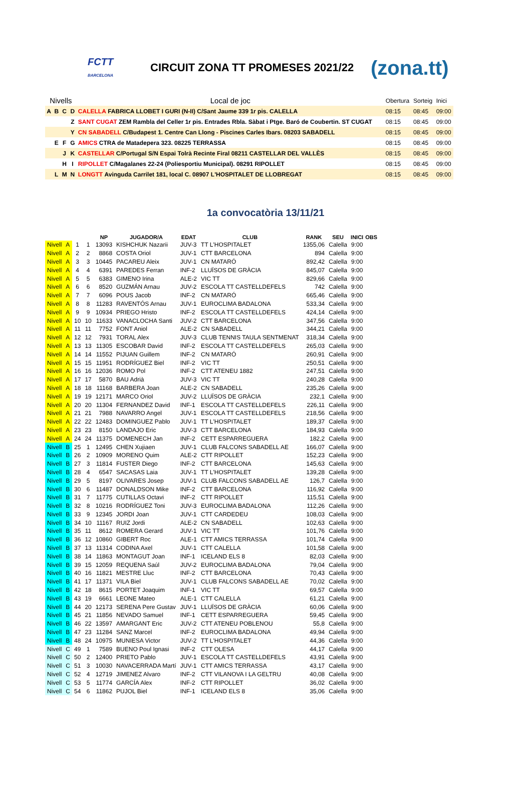FCTT
BARCELONA
CIRCUIT ZONA TT PROMESES 2021/22
(zona.tt)
| Nivells | | | | Local de joc | Obertura | Sorteig | Inici |
| A | B | C | D | CALELLA FABRICA LLOBET I GURI (N-II) C/Sant Jaume 339 1r pis. CALELLA | 08:15 | 08:45 | 09:00 |
| | | | Z | SANT CUGAT ZEM Rambla del Celler 1r pis. Entrades Rbla. Sàbat i Ptge. Baró de Coubertin. ST CUGAT | 08:15 | 08:45 | 09:00 |
| | | | Y | CN SABADELL C/Budapest 1. Centre Can Llong - Piscines Carles Ibars. 08203 SABADELL | 08:15 | 08:45 | 09:00 |
| | E | F | G | AMICS CTRA de Matadepera 323. 08225 TERRASSA | 08:15 | 08:45 | 09:00 |
| | | J | K | CASTELLAR C/Portugal S/N Espai Tolrà Recinte Firal 08211 CASTELLAR DEL VALLÈS | 08:15 | 08:45 | 09:00 |
| | | H | I | RIPOLLET C/Magalanes 22-24 (Poliesportiu Municipal). 08291 RIPOLLET | 08:15 | 08:45 | 09:00 |
| | L | M | N | LONGTT Avinguda Carrilet 181, local C. 08907 L'HOSPITALET DE LLOBREGAT | 08:15 | 08:45 | 09:00 |
1a convocatòria 13/11/21
| | | | | NP | JUGADOR/A | EDAT | CLUB | RANK | SEU | INICI | OBS |
| --- | --- | --- | --- | --- | --- | --- | --- | --- | --- | --- | --- |
| Nivell | A | 1 | 1 | 13093 | KISHCHUK Nazarii | JUV-3 | TT L'HOSPITALET | 1355,06 | Calella | 9:00 | |
| Nivell | A | 2 | 2 | 8868 | COSTA Oriol | JUV-1 | CTT BARCELONA | 894 | Calella | 9:00 | |
| Nivell | A | 3 | 3 | 10445 | PACAREU Aleix | JUV-1 | CN MATARÓ | 892,42 | Calella | 9:00 | |
| Nivell | A | 4 | 4 | 6391 | PAREDES Ferran | INF-2 | LLUÏSOS DE GRÀCIA | 845,07 | Calella | 9:00 | |
| Nivell | A | 5 | 5 | 6383 | GIMENO Irina | ALE-2 | VIC TT | 829,66 | Calella | 9:00 | |
| Nivell | A | 6 | 6 | 8520 | GUZMÁN Arnau | JUV-2 | ESCOLA TT CASTELLDEFELS | 742 | Calella | 9:00 | |
| Nivell | A | 7 | 7 | 6096 | POUS Jacob | INF-2 | CN MATARÓ | 665,46 | Calella | 9:00 | |
| Nivell | A | 8 | 8 | 11283 | RAVENTÓS Arnau | JUV-1 | EUROCLIMA BADALONA | 533,34 | Calella | 9:00 | |
| Nivell | A | 9 | 9 | 10934 | PRIEGO Hristo | INF-2 | ESCOLA TT CASTELLDEFELS | 424,14 | Calella | 9:00 | |
| Nivell | A | 10 | 10 | 11633 | VANACLOCHA Santi | JUV-2 | CTT BARCELONA | 347,56 | Calella | 9:00 | |
| Nivell | A | 11 | 11 | 7752 | FONT Aniol | ALE-2 | CN SABADELL | 344,21 | Calella | 9:00 | |
| Nivell | A | 12 | 12 | 7931 | TORAL Alex | JUV-3 | CLUB TENNIS TAULA SENTMENAT | 318,34 | Calella | 9:00 | |
| Nivell | A | 13 | 13 | 11305 | ESCOBAR David | INF-2 | ESCOLA TT CASTELLDEFELS | 265,03 | Calella | 9:00 | |
| Nivell | A | 14 | 14 | 11552 | PIJUAN Guillem | INF-2 | CN MATARÓ | 260,91 | Calella | 9:00 | |
| Nivell | A | 15 | 15 | 11951 | RODRÍGUEZ Biel | INF-2 | VIC TT | 250,51 | Calella | 9:00 | |
| Nivell | A | 16 | 16 | 12036 | ROMO Pol | INF-2 | CTT ATENEU 1882 | 247,51 | Calella | 9:00 | |
| Nivell | A | 17 | 17 | 5870 | BAU Adrià | JUV-3 | VIC TT | 240,28 | Calella | 9:00 | |
| Nivell | A | 18 | 18 | 11168 | BARBERA Joan | ALE-2 | CN SABADELL | 235,26 | Calella | 9:00 | |
| Nivell | A | 19 | 19 | 12171 | MARCO Oriol | JUV-2 | LLUÏSOS DE GRÀCIA | 232,1 | Calella | 9:00 | |
| Nivell | A | 20 | 20 | 11304 | FERNANDEZ David | INF-1 | ESCOLA TT CASTELLDEFELS | 226,11 | Calella | 9:00 | |
| Nivell | A | 21 | 21 | 7988 | NAVARRO Angel | JUV-1 | ESCOLA TT CASTELLDEFELS | 218,56 | Calella | 9:00 | |
| Nivell | A | 22 | 22 | 12483 | DOMINGUEZ Pablo | JUV-1 | TT L'HOSPITALET | 189,37 | Calella | 9:00 | |
| Nivell | A | 23 | 23 | 8150 | LANDAJO Eric | JUV-3 | CTT BARCELONA | 184,93 | Calella | 9:00 | |
| Nivell | A | 24 | 24 | 11375 | DOMENECH Jan | INF-2 | CETT ESPARREGUERA | 182,2 | Calella | 9:00 | |
| Nivell | B | 25 | 1 | 12495 | CHEN Xujiaen | JUV-1 | CLUB FALCONS SABADELL AE | 166,07 | Calella | 9:00 | |
| Nivell | B | 26 | 2 | 10909 | MORENO Quim | ALE-2 | CTT RIPOLLET | 152,23 | Calella | 9:00 | |
| Nivell | B | 27 | 3 | 11814 | FUSTER Diego | INF-2 | CTT BARCELONA | 145,63 | Calella | 9:00 | |
| Nivell | B | 28 | 4 | 6547 | SACASAS Laia | JUV-1 | TT L'HOSPITALET | 139,28 | Calella | 9:00 | |
| Nivell | B | 29 | 5 | 8197 | OLIVARES Josep | JUV-1 | CLUB FALCONS SABADELL AE | 126,7 | Calella | 9:00 | |
| Nivell | B | 30 | 6 | 11487 | DONALDSON Mike | INF-2 | CTT BARCELONA | 116,92 | Calella | 9:00 | |
| Nivell | B | 31 | 7 | 11775 | CUTILLAS Octavi | INF-2 | CTT RIPOLLET | 115,51 | Calella | 9:00 | |
| Nivell | B | 32 | 8 | 10216 | RODRÍGUEZ Toni | JUV-3 | EUROCLIMA BADALONA | 112,26 | Calella | 9:00 | |
| Nivell | B | 33 | 9 | 12345 | JORDI Joan | JUV-1 | CTT CARDEDEU | 108,03 | Calella | 9:00 | |
| Nivell | B | 34 | 10 | 11167 | RUIZ Jordi | ALE-2 | CN SABADELL | 102,63 | Calella | 9:00 | |
| Nivell | B | 35 | 11 | 8612 | ROMERA Gerard | JUV-1 | VIC TT | 101,76 | Calella | 9:00 | |
| Nivell | B | 36 | 12 | 10860 | GIBERT Roc | ALE-1 | CTT AMICS TERRASSA | 101,74 | Calella | 9:00 | |
| Nivell | B | 37 | 13 | 11314 | CODINA Axel | JUV-1 | CTT CALELLA | 101,58 | Calella | 9:00 | |
| Nivell | B | 38 | 14 | 11863 | MONTAGUT Joan | INF-1 | ICELAND ELS 8 | 82,03 | Calella | 9:00 | |
| Nivell | B | 39 | 15 | 12059 | REQUENA Saúl | JUV-2 | EUROCLIMA BADALONA | 79,04 | Calella | 9:00 | |
| Nivell | B | 40 | 16 | 11821 | MESTRE Lluc | INF-2 | CTT BARCELONA | 70,43 | Calella | 9:00 | |
| Nivell | B | 41 | 17 | 11371 | VILA Biel | JUV-1 | CLUB FALCONS SABADELL AE | 70,02 | Calella | 9:00 | |
| Nivell | B | 42 | 18 | 8615 | PORTET Joaquim | INF-1 | VIC TT | 69,57 | Calella | 9:00 | |
| Nivell | B | 43 | 19 | 6661 | LEONE Mateo | ALE-1 | CTT CALELLA | 61,21 | Calella | 9:00 | |
| Nivell | B | 44 | 20 | 12173 | SERENA Pere Gustav | JUV-1 | LLUÏSOS DE GRÀCIA | 60,06 | Calella | 9:00 | |
| Nivell | B | 45 | 21 | 11856 | NEVADO Samuel | INF-1 | CETT ESPARREGUERA | 59,45 | Calella | 9:00 | |
| Nivell | B | 46 | 22 | 13597 | AMARGANT Eric | JUV-2 | CTT ATENEU POBLENOU | 55,8 | Calella | 9:00 | |
| Nivell | B | 47 | 23 | 11284 | SANZ Marcel | INF-2 | EUROCLIMA BADALONA | 49,94 | Calella | 9:00 | |
| Nivell | B | 48 | 24 | 10975 | MUNIESA Victor | JUV-2 | TT L'HOSPITALET | 44,36 | Calella | 9:00 | |
| Nivell | C | 49 | 1 | 7589 | BUENO Poul Ignasi | INF-2 | CTT OLESA | 44,17 | Calella | 9:00 | |
| Nivell | C | 50 | 2 | 12400 | PRIETO Pablo | JUV-1 | ESCOLA TT CASTELLDEFELS | 43,91 | Calella | 9:00 | |
| Nivell | C | 51 | 3 | 10030 | NAVACERRADA Martí | JUV-1 | CTT AMICS TERRASSA | 43,17 | Calella | 9:00 | |
| Nivell | C | 52 | 4 | 12719 | JIMENEZ Alvaro | INF-2 | CTT VILANOVA I LA GELTRU | 40,08 | Calella | 9:00 | |
| Nivell | C | 53 | 5 | 11774 | GARCÍA Alex | INF-2 | CTT RIPOLLET | 36,02 | Calella | 9:00 | |
| Nivell | C | 54 | 6 | 11862 | PUJOL Biel | INF-1 | ICELAND ELS 8 | 35,06 | Calella | 9:00 | |